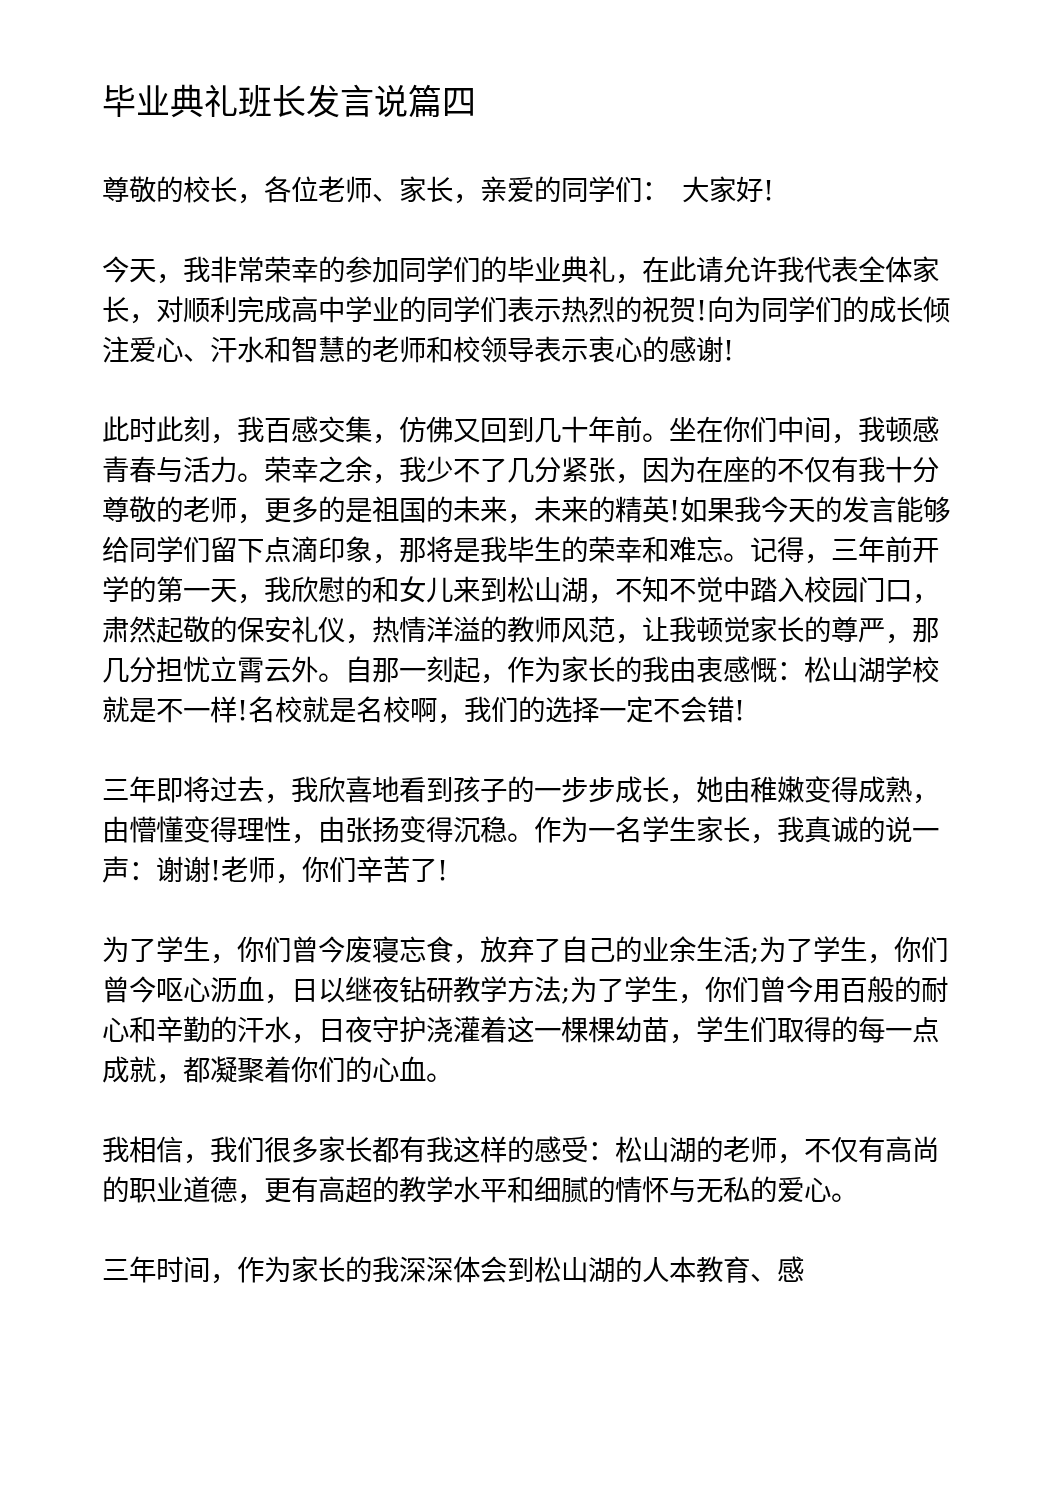毕业典礼班长发言说篇四
尊敬的校长，各位老师、家长，亲爱的同学们：　大家好!
今天，我非常荣幸的参加同学们的毕业典礼，在此请允许我代表全体家长，对顺利完成高中学业的同学们表示热烈的祝贺!向为同学们的成长倾注爱心、汗水和智慧的老师和校领导表示衷心的感谢!
此时此刻，我百感交集，仿佛又回到几十年前。坐在你们中间，我顿感青春与活力。荣幸之余，我少不了几分紧张，因为在座的不仅有我十分尊敬的老师，更多的是祖国的未来，未来的精英!如果我今天的发言能够给同学们留下点滴印象，那将是我毕生的荣幸和难忘。记得，三年前开学的第一天，我欣慰的和女儿来到松山湖，不知不觉中踏入校园门口，肃然起敬的保安礼仪，热情洋溢的教师风范，让我顿觉家长的尊严，那几分担忧立霄云外。自那一刻起，作为家长的我由衷感慨：松山湖学校就是不一样!名校就是名校啊，我们的选择一定不会错!
三年即将过去，我欣喜地看到孩子的一步步成长，她由稚嫩变得成熟，由懵懂变得理性，由张扬变得沉稳。作为一名学生家长，我真诚的说一声：谢谢!老师，你们辛苦了!
为了学生，你们曾今废寝忘食，放弃了自己的业余生活;为了学生，你们曾今呕心沥血，日以继夜钻研教学方法;为了学生，你们曾今用百般的耐心和辛勤的汗水，日夜守护浇灌着这一棵棵幼苗，学生们取得的每一点成就，都凝聚着你们的心血。
我相信，我们很多家长都有我这样的感受：松山湖的老师，不仅有高尚的职业道德，更有高超的教学水平和细腻的情怀与无私的爱心。
三年时间，作为家长的我深深体会到松山湖的人本教育、感